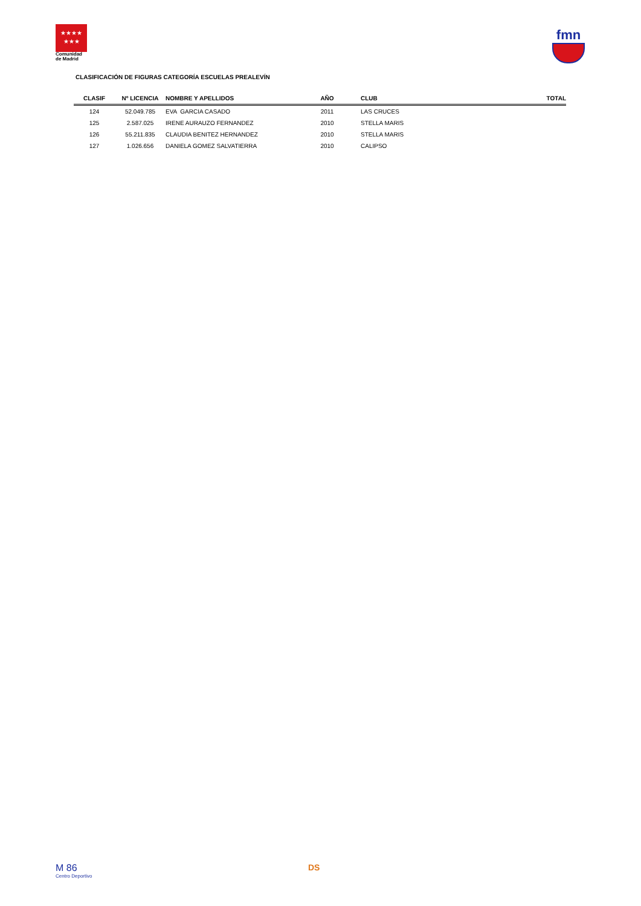★★★★
★★★
Comunidad
de Madrid
fmn
CLASIFICACIÓN DE FIGURAS CATEGORÍA ESCUELAS PREALEVÍN
| CLASIF | Nº LICENCIA | NOMBRE Y APELLIDOS | AÑO | CLUB | TOTAL |
| --- | --- | --- | --- | --- | --- |
| 124 | 52.049.785 | EVA GARCIA CASADO | 2011 | LAS CRUCES | |
| 125 | 2.587.025 | IRENE AURAUZO FERNANDEZ | 2010 | STELLA MARIS | |
| 126 | 55.211.835 | CLAUDIA BENITEZ HERNANDEZ | 2010 | STELLA MARIS | |
| 127 | 1.026.656 | DANIELA GOMEZ SALVATIERRA | 2010 | CALIPSO | |
M 86
Centro Deportivo
DS